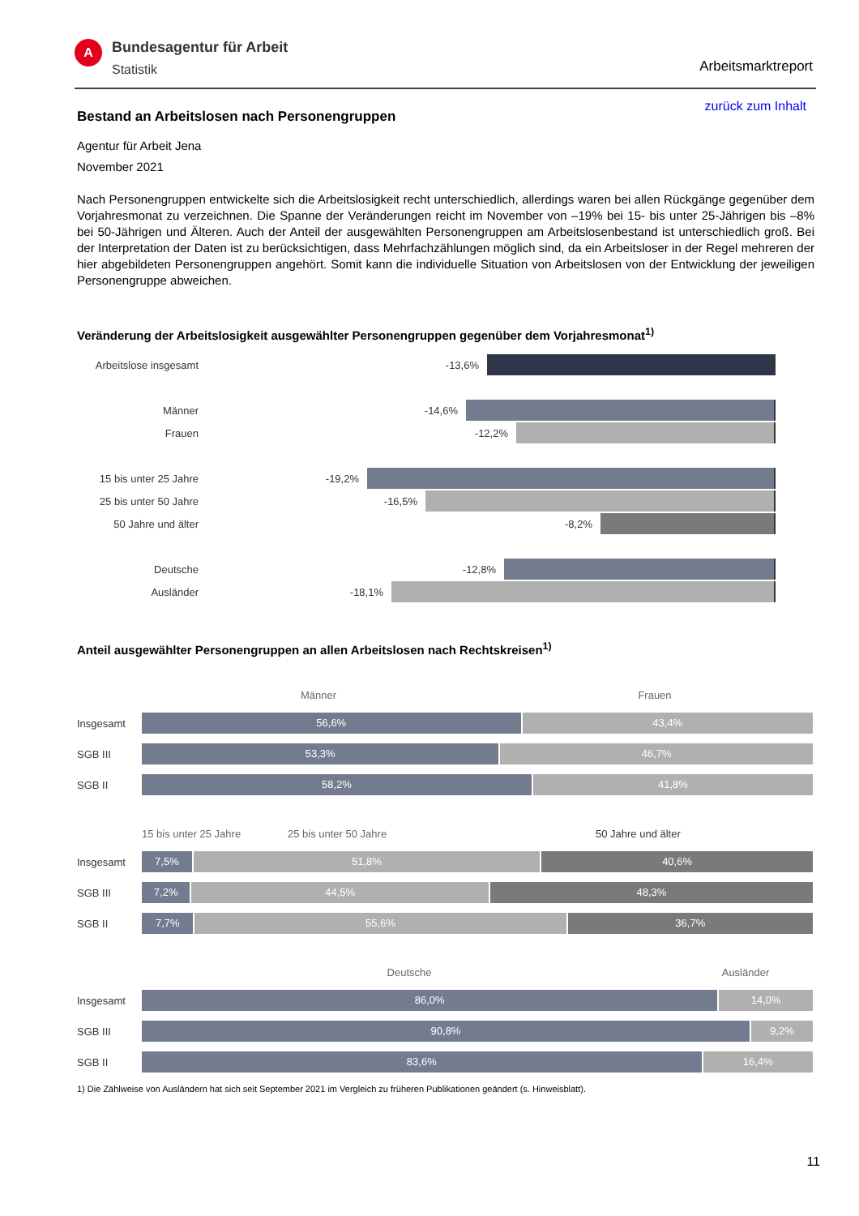A
Bundesagentur für Arbeit
Statistik
Arbeitsmarktreport
zurück zum Inhalt
Bestand an Arbeitslosen nach Personengruppen
Agentur für Arbeit Jena
November 2021
Nach Personengruppen entwickelte sich die Arbeitslosigkeit recht unterschiedlich, allerdings waren bei allen Rückgänge gegenüber dem Vorjahresmonat zu verzeichnen. Die Spanne der Veränderungen reicht im November von –19% bei 15- bis unter 25-Jährigen bis –8% bei 50-Jährigen und Älteren. Auch der Anteil der ausgewählten Personengruppen am Arbeitslosenbestand ist unterschiedlich groß. Bei der Interpretation der Daten ist zu berücksichtigen, dass Mehrfachzählungen möglich sind, da ein Arbeitsloser in der Regel mehreren der hier abgebildeten Personengruppen angehört. Somit kann die individuelle Situation von Arbeitslosen von der Entwicklung der jeweiligen Personengruppe abweichen.
Veränderung der Arbeitslosigkeit ausgewählter Personengruppen gegenüber dem Vorjahresmonat<sup>1)</sup>
Arbeitslose insgesamt
-13,6%
Männer -14,6%
Frauen -12,2%
15 bis unter 25 Jahre
-19,2%
25 bis unter 50 Jahre
-16,5%
50 Jahre und älter -8,2%
Deutsche -12,8%
Ausländer -18,1%
Anteil ausgewählter Personengruppen an allen Arbeitslosen nach Rechtskreisen<sup>1)</sup>
Männer Frauen
Insgesamt
56,6% 43,4%
SGB III
53,3% 46,7%
SGB II
58,2% 41,8%
15 bis unter 25 Jahre 25 bis unter 50 Jahre 50 Jahre und älter
Insgesamt
7,5% 51,8% 40,6%
SGB III
7,2% 44,5% 48,3%
SGB II
7,7% 55,6% 36,7%
Deutsche Ausländer
Insgesamt
86,0% 14,0%
SGB III
90,8% 9,2%
SGB II
83,6% 16,4%
1) Die Zählweise von Ausländern hat sich seit September 2021 im Vergleich zu früheren Publikationen geändert (s. Hinweisblatt).
11